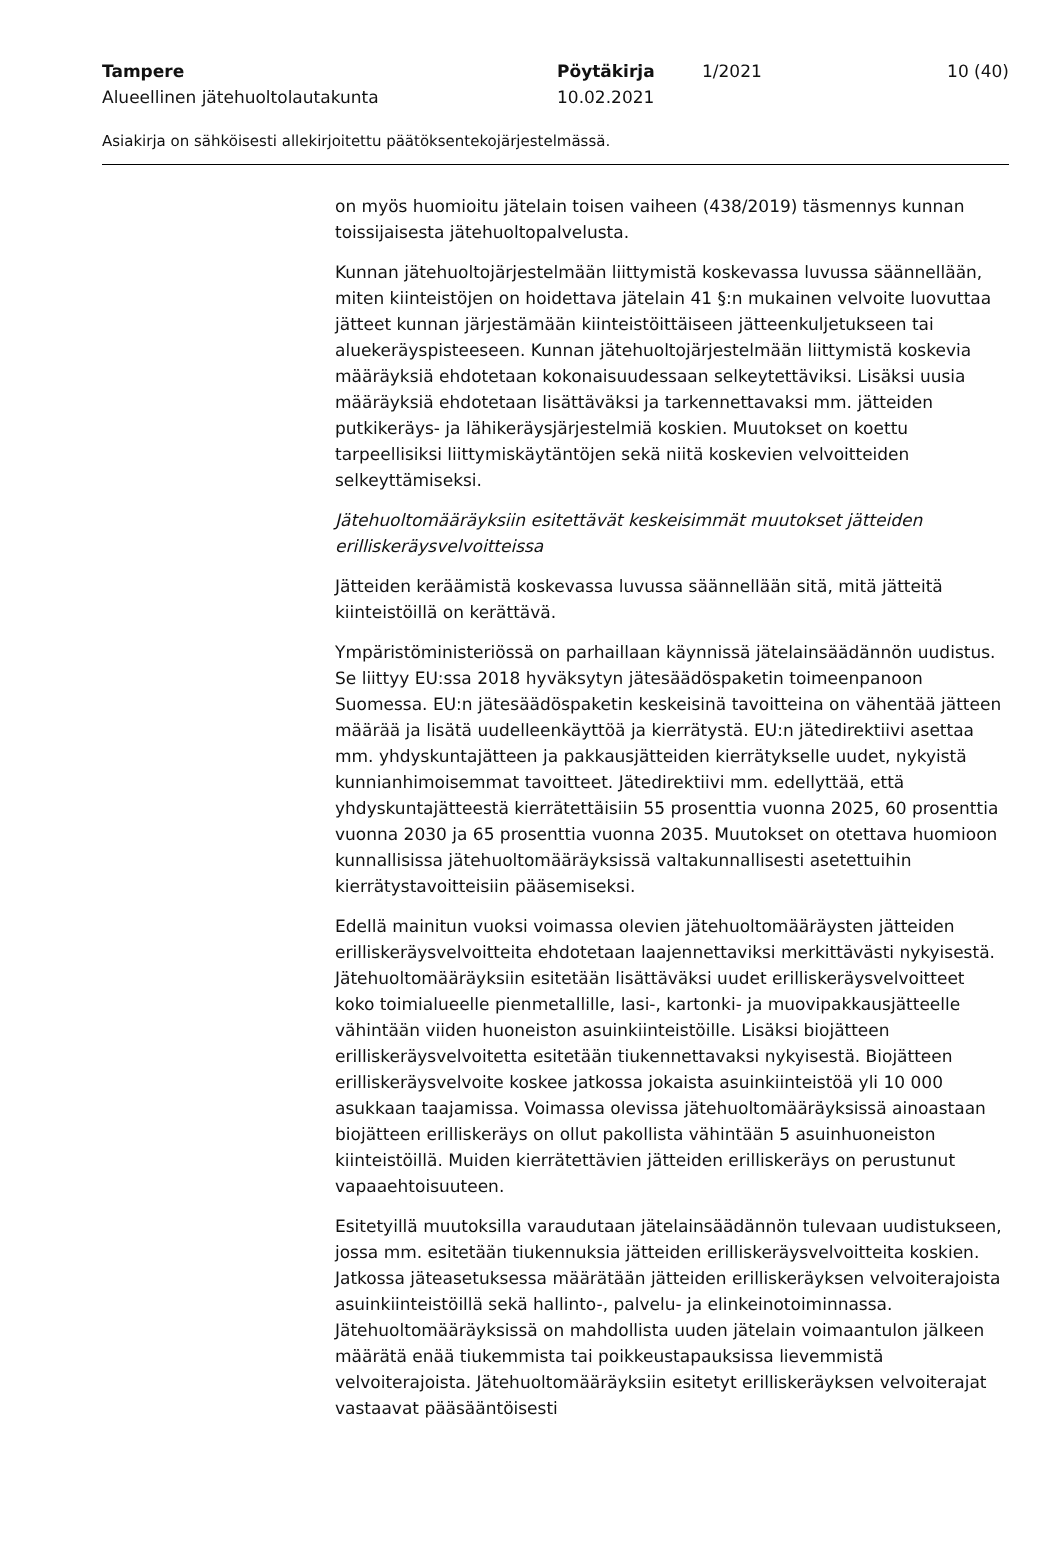Tampere Pöytäkirja 1/2021 10 (40)
Alueellinen jätehuoltolautakunta 10.02.2021
Asiakirja on sähköisesti allekirjoitettu päätöksentekojärjestelmässä.
on myös huomioitu jätelain toisen vaiheen (438/2019) täsmennys kunnan toissijaisesta jätehuoltopalvelusta.
Kunnan jätehuoltojärjestelmään liittymistä koskevassa luvussa säännellään, miten kiinteistöjen on hoidettava jätelain 41 §:n mukainen velvoite luovuttaa jätteet kunnan järjestämään kiinteistöittäiseen jätteenkuljetukseen tai aluekeräyspisteeseen. Kunnan jätehuoltojärjestelmään liittymistä koskevia määräyksiä ehdotetaan kokonaisuudessaan selkeytettäviksi. Lisäksi uusia määräyksiä ehdotetaan lisättäväksi ja tarkennettavaksi mm. jätteiden putkikeräys- ja lähikeräysjärjestelmiä koskien. Muutokset on koettu tarpeellisiksi liittymiskäytäntöjen sekä niitä koskevien velvoitteiden selkeyttämiseksi.
Jätehuoltomääräyksiin esitettävät keskeisimmät muutokset jätteiden erilliskeräysvelvoitteissa
Jätteiden keräämistä koskevassa luvussa säännellään sitä, mitä jätteitä kiinteistöillä on kerättävä.
Ympäristöministeriössä on parhaillaan käynnissä jätelainsäädännön uudistus. Se liittyy EU:ssa 2018 hyväksytyn jätesäädöspaketin toimeenpanoon Suomessa. EU:n jätesäädöspaketin keskeisinä tavoitteina on vähentää jätteen määrää ja lisätä uudelleenkäyttöä ja kierrätystä. EU:n jätedirektiivi asettaa mm. yhdyskuntajätteen ja pakkausjätteiden kierrätykselle uudet, nykyistä kunnianhimoisemmat tavoitteet. Jätedirektiivi mm. edellyttää, että yhdyskuntajätteestä kierrätettäisiin 55 prosenttia vuonna 2025, 60 prosenttia vuonna 2030 ja 65 prosenttia vuonna 2035. Muutokset on otettava huomioon kunnallisissa jätehuoltomääräyksissä valtakunnallisesti asetettuihin kierrätystavoitteisiin pääsemiseksi.
Edellä mainitun vuoksi voimassa olevien jätehuoltomääräysten jätteiden erilliskeräysvelvoitteita ehdotetaan laajennettaviksi merkittävästi nykyisestä. Jätehuoltomääräyksiin esitetään lisättäväksi uudet erilliskeräysvelvoitteet koko toimialueelle pienmetallille, lasi-, kartonki- ja muovipakkausjätteelle vähintään viiden huoneiston asuinkiinteistöille. Lisäksi biojätteen erilliskeräysvelvoitetta esitetään tiukennettavaksi nykyisestä. Biojätteen erilliskeräysvelvoite koskee jatkossa jokaista asuinkiinteistöä yli 10 000 asukkaan taajamissa. Voimassa olevissa jätehuoltomääräyksissä ainoastaan biojätteen erilliskeräys on ollut pakollista vähintään 5 asuinhuoneiston kiinteistöillä. Muiden kierrätettävien jätteiden erilliskeräys on perustunut vapaaehtoisuuteen.
Esitetyillä muutoksilla varaudutaan jätelainsäädännön tulevaan uudistukseen, jossa mm. esitetään tiukennuksia jätteiden erilliskeräysvelvoitteita koskien. Jatkossa jäteasetuksessa määrätään jätteiden erilliskeräyksen velvoiterajoista asuinkiinteistöillä sekä hallinto-, palvelu- ja elinkeinotoiminnassa. Jätehuoltomääräyksissä on mahdollista uuden jätelain voimaantulon jälkeen määrätä enää tiukemmista tai poikkeustapauksissa lievemmistä velvoiterajoista. Jätehuoltomääräyksiin esitetyt erilliskeräyksen velvoiterajat vastaavat pääsääntöisesti